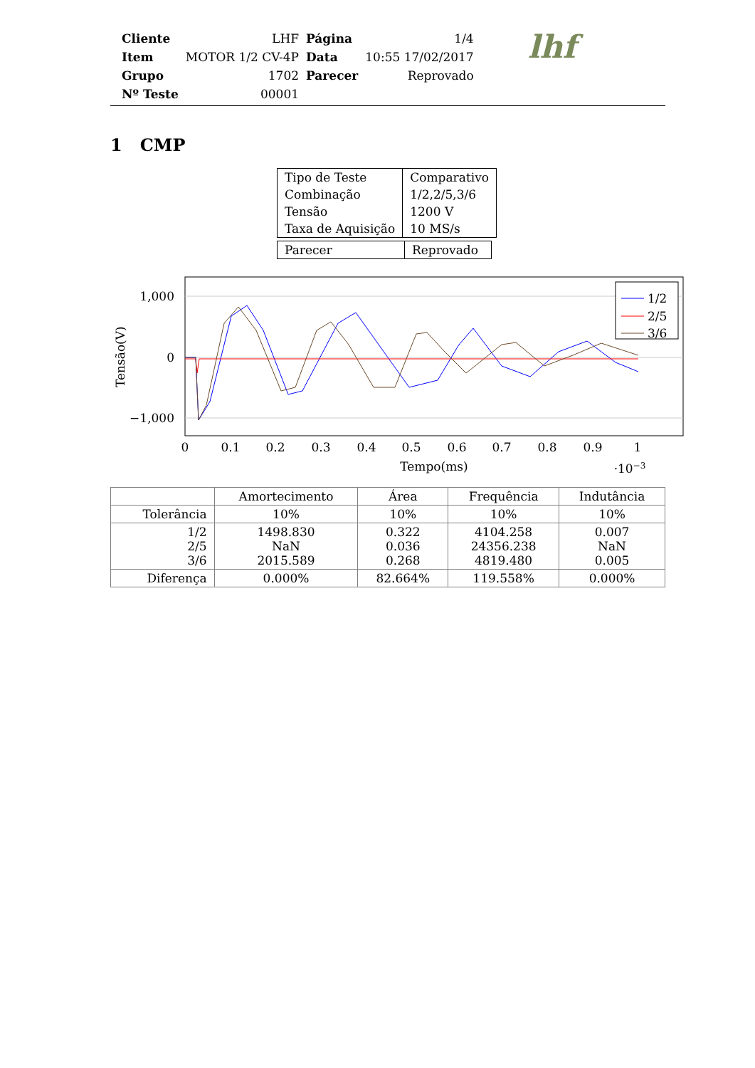| Cliente | LHF | Página | 1/4 |
| Item | MOTOR 1/2 CV-4P | Data | 10:55 17/02/2017 |
| Grupo | 1702 | Parecer | Reprovado |
| Nº Teste | 00001 | | |
lhf
1 CMP
| Tipo de Teste Combinação Tensão Taxa de Aquisição | Comparativo 1/2,2/5,3/6 1200 V 10 MS/s |
| Parecer | Reprovado |
Tensão(V)
1,000
0
−1,000
0
0.1
0.2
0.3
0.4
0.5
0.6
0.7
0.8
0.9
1
Tempo(ms)
·10−3
1/2
2/5
3/6
| | Amortecimento | Área | Frequência | Indutância |
| --- | --- | --- | --- | --- |
| Tolerância | 10% | 10% | 10% | 10% |
| 1/2 2/5 3/6 | 1498.830 NaN 2015.589 | 0.322 0.036 0.268 | 4104.258 24356.238 4819.480 | 0.007 NaN 0.005 |
| Diferença | 0.000% | 82.664% | 119.558% | 0.000% |